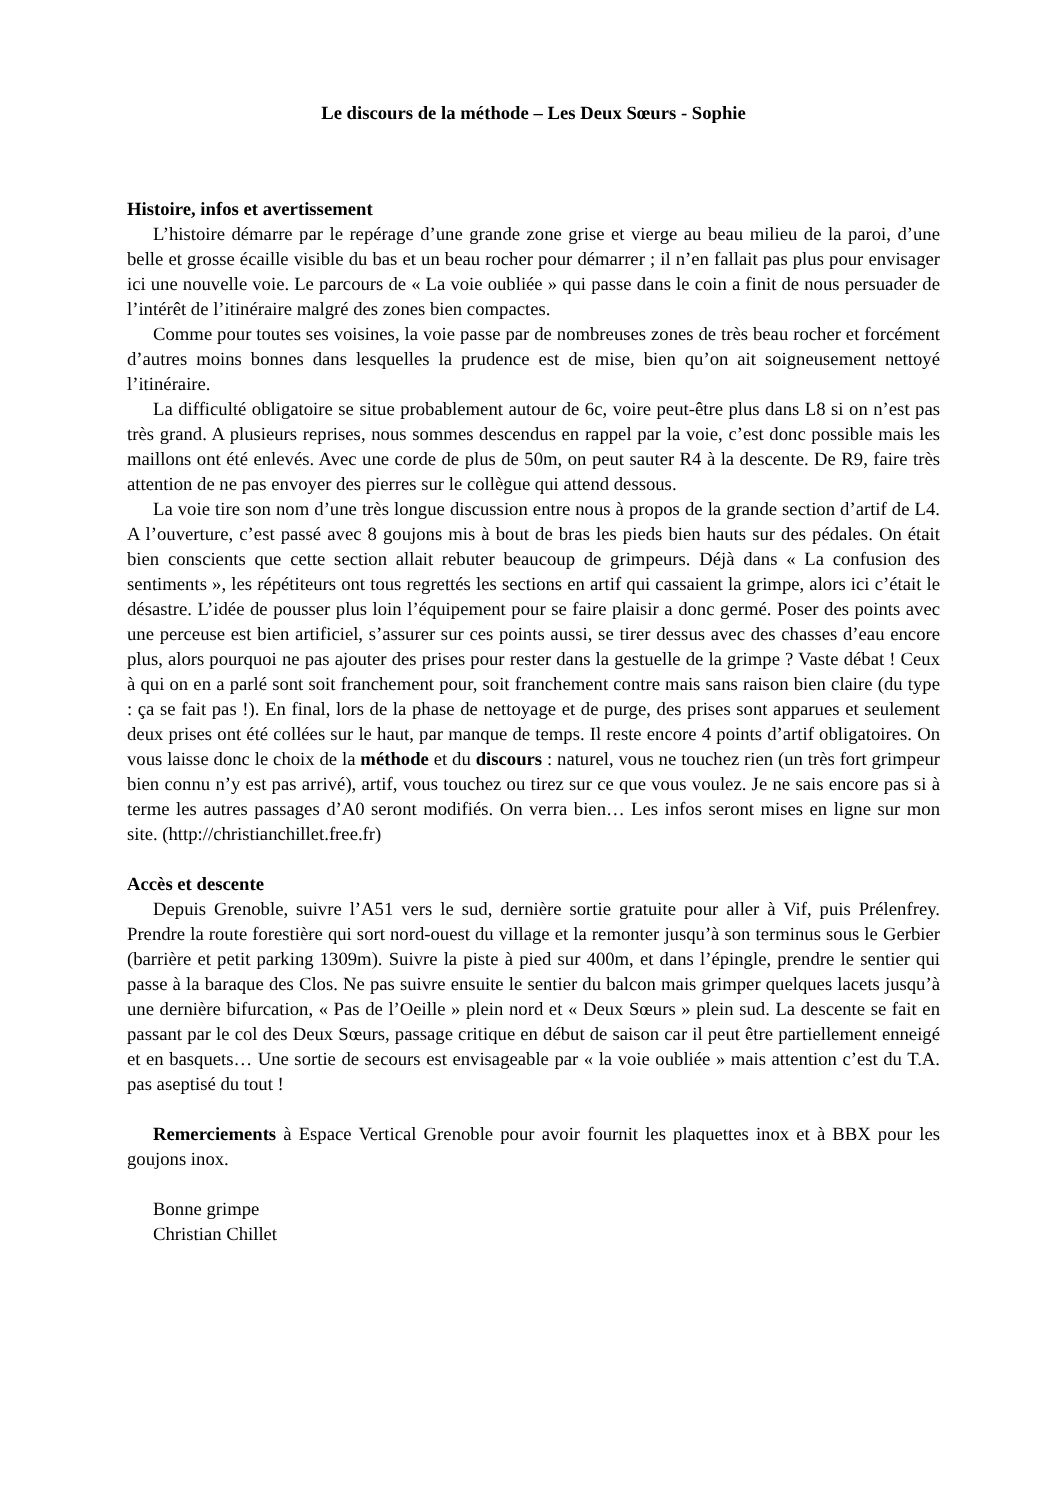Le discours de la méthode – Les Deux Sœurs - Sophie
Histoire, infos et avertissement
L’histoire démarre par le repérage d’une grande zone grise et vierge au beau milieu de la paroi, d’une belle et grosse écaille visible du bas et un beau rocher pour démarrer ; il n’en fallait pas plus pour envisager ici une nouvelle voie. Le parcours de « La voie oubliée » qui passe dans le coin a finit de nous persuader de l’intérêt de l’itinéraire malgré des zones bien compactes.
Comme pour toutes ses voisines, la voie passe par de nombreuses zones de très beau rocher et forcément d’autres moins bonnes dans lesquelles la prudence est de mise, bien qu’on ait soigneusement nettoyé l’itinéraire.
La difficulté obligatoire se situe probablement autour de 6c, voire peut-être plus dans L8 si on n’est pas très grand. A plusieurs reprises, nous sommes descendus en rappel par la voie, c’est donc possible mais les maillons ont été enlevés. Avec une corde de plus de 50m, on peut sauter R4 à la descente. De R9, faire très attention de ne pas envoyer des pierres sur le collègue qui attend dessous.
La voie tire son nom d’une très longue discussion entre nous à propos de la grande section d’artif de L4. A l’ouverture, c’est passé avec 8 goujons mis à bout de bras les pieds bien hauts sur des pédales. On était bien conscients que cette section allait rebuter beaucoup de grimpeurs. Déjà dans « La confusion des sentiments », les répétiteurs ont tous regrettés les sections en artif qui cassaient la grimpe, alors ici c’était le désastre. L’idée de pousser plus loin l’équipement pour se faire plaisir a donc germé. Poser des points avec une perceuse est bien artificiel, s’assurer sur ces points aussi, se tirer dessus avec des chasses d’eau encore plus, alors pourquoi ne pas ajouter des prises pour rester dans la gestuelle de la grimpe ? Vaste débat ! Ceux à qui on en a parlé sont soit franchement pour, soit franchement contre mais sans raison bien claire (du type : ça se fait pas !). En final, lors de la phase de nettoyage et de purge, des prises sont apparues et seulement deux prises ont été collées sur le haut, par manque de temps. Il reste encore 4 points d’artif obligatoires. On vous laisse donc le choix de la méthode et du discours : naturel, vous ne touchez rien (un très fort grimpeur bien connu n’y est pas arrivé), artif, vous touchez ou tirez sur ce que vous voulez. Je ne sais encore pas si à terme les autres passages d’A0 seront modifiés. On verra bien… Les infos seront mises en ligne sur mon site. (http://christianchillet.free.fr)
Accès et descente
Depuis Grenoble, suivre l’A51 vers le sud, dernière sortie gratuite pour aller à Vif, puis Prélenfrey. Prendre la route forestière qui sort nord-ouest du village et la remonter jusqu’à son terminus sous le Gerbier (barrière et petit parking 1309m). Suivre la piste à pied sur 400m, et dans l’épingle, prendre le sentier qui passe à la baraque des Clos. Ne pas suivre ensuite le sentier du balcon mais grimper quelques lacets jusqu’à une dernière bifurcation, « Pas de l’Oeille » plein nord et « Deux Sœurs » plein sud. La descente se fait en passant par le col des Deux Sœurs, passage critique en début de saison car il peut être partiellement enneigé et en basquets… Une sortie de secours est envisageable par « la voie oubliée » mais attention c’est du T.A. pas aseptisé du tout !
Remerciements à Espace Vertical Grenoble pour avoir fournit les plaquettes inox et à BBX pour les goujons inox.
Bonne grimpe
Christian Chillet